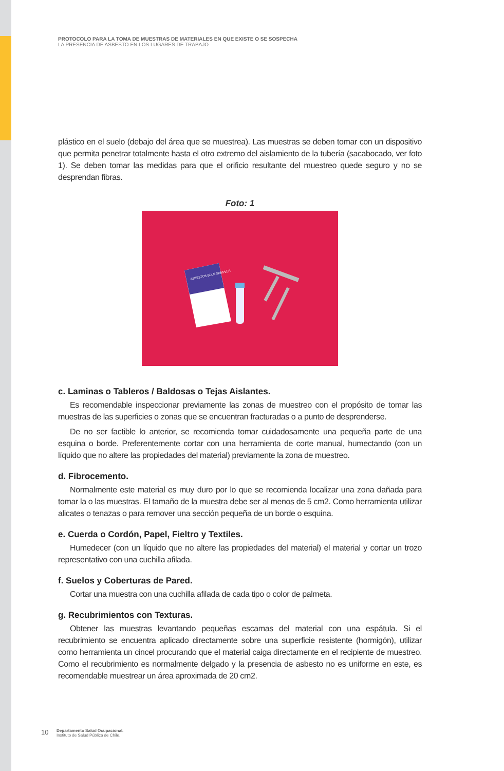PROTOCOLO PARA LA TOMA DE MUESTRAS DE MATERIALES EN QUE EXISTE O SE SOSPECHA
LA PRESENCIA DE ASBESTO EN LOS LUGARES DE TRABAJO
plástico en el suelo (debajo del área que se muestrea). Las muestras se deben tomar con un dispositivo que permita penetrar totalmente hasta el otro extremo del aislamiento de la tubería (sacabocado, ver foto 1). Se deben tomar las medidas para que el orificio resultante del muestreo quede seguro y no se desprendan fibras.
Foto: 1
ASBESTOS BULK SAMPLER
c. Laminas o Tableros / Baldosas o Tejas Aislantes.
Es recomendable inspeccionar previamente las zonas de muestreo con el propósito de tomar las muestras de las superficies o zonas que se encuentran fracturadas o a punto de desprenderse.
De no ser factible lo anterior, se recomienda tomar cuidadosamente una pequeña parte de una esquina o borde. Preferentemente cortar con una herramienta de corte manual, humectando (con un líquido que no altere las propiedades del material) previamente la zona de muestreo.
d. Fibrocemento.
Normalmente este material es muy duro por lo que se recomienda localizar una zona dañada para tomar la o las muestras. El tamaño de la muestra debe ser al menos de 5 cm2. Como herramienta utilizar alicates o tenazas o para remover una sección pequeña de un borde o esquina.
e. Cuerda o Cordón, Papel, Fieltro y Textiles.
Humedecer (con un líquido que no altere las propiedades del material) el material y cortar un trozo representativo con una cuchilla afilada.
f. Suelos y Coberturas de Pared.
Cortar una muestra con una cuchilla afilada de cada tipo o color de palmeta.
g. Recubrimientos con Texturas.
Obtener las muestras levantando pequeñas escamas del material con una espátula. Si el recubrimiento se encuentra aplicado directamente sobre una superficie resistente (hormigón), utilizar como herramienta un cincel procurando que el material caiga directamente en el recipiente de muestreo. Como el recubrimiento es normalmente delgado y la presencia de asbesto no es uniforme en este, es recomendable muestrear un área aproximada de 20 cm2.
10 Departamento Salud Ocupacional.
Instituto de Salud Pública de Chile.